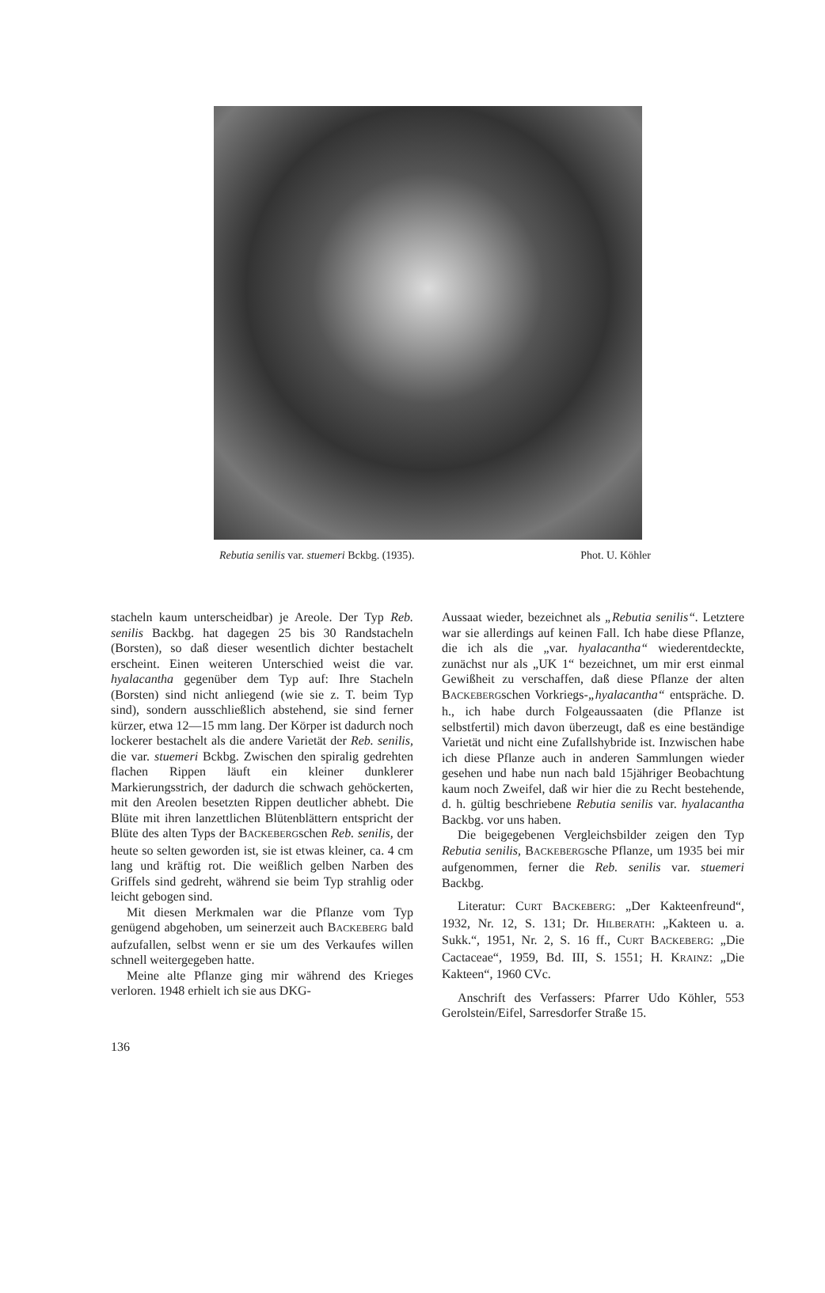Rebutia senilis var. stuemeri Bckbg. (1935). Phot. U. Köhler
stacheln kaum unterscheidbar) je Areole. Der Typ Reb. senilis Backbg. hat dagegen 25 bis 30 Randstacheln (Borsten), so daß dieser wesentlich dichter bestachelt erscheint. Einen weiteren Unterschied weist die var. hyalacantha gegenüber dem Typ auf: Ihre Stacheln (Borsten) sind nicht anliegend (wie sie z. T. beim Typ sind), sondern ausschließlich abstehend, sie sind ferner kürzer, etwa 12—15 mm lang. Der Körper ist dadurch noch lockerer bestachelt als die andere Varietät der Reb. senilis, die var. stuemeri Bckbg. Zwischen den spiralig gedrehten flachen Rippen läuft ein kleiner dunklerer Markierungsstrich, der dadurch die schwach gehöckerten, mit den Areolen besetzten Rippen deutlicher abhebt. Die Blüte mit ihren lanzettlichen Blütenblättern entspricht der Blüte des alten Typs der BACKEBERGschen Reb. senilis, der heute so selten geworden ist, sie ist etwas kleiner, ca. 4 cm lang und kräftig rot. Die weißlich gelben Narben des Griffels sind gedreht, während sie beim Typ strahlig oder leicht gebogen sind.
Mit diesen Merkmalen war die Pflanze vom Typ genügend abgehoben, um seinerzeit auch BACKEBERG bald aufzufallen, selbst wenn er sie um des Verkaufes willen schnell weitergegeben hatte.
Meine alte Pflanze ging mir während des Krieges verloren. 1948 erhielt ich sie aus DKG-
Aussaat wieder, bezeichnet als „Rebutia senilis“. Letztere war sie allerdings auf keinen Fall. Ich habe diese Pflanze, die ich als die „var. hyalacantha“ wiederentdeckte, zunächst nur als „UK 1“ bezeichnet, um mir erst einmal Gewißheit zu verschaffen, daß diese Pflanze der alten BACKEBERGschen Vorkriegs-„hyalacantha“ entspräche. D. h., ich habe durch Folgeaussaaten (die Pflanze ist selbstfertil) mich davon überzeugt, daß es eine beständige Varietät und nicht eine Zufallshybride ist. Inzwischen habe ich diese Pflanze auch in anderen Sammlungen wieder gesehen und habe nun nach bald 15jähriger Beobachtung kaum noch Zweifel, daß wir hier die zu Recht bestehende, d. h. gültig beschriebene Rebutia senilis var. hyalacantha Backbg. vor uns haben.
Die beigegebenen Vergleichsbilder zeigen den Typ Rebutia senilis, BACKEBERGsche Pflanze, um 1935 bei mir aufgenommen, ferner die Reb. senilis var. stuemeri Backbg.
Literatur: CURT BACKEBERG: „Der Kakteenfreund“, 1932, Nr. 12, S. 131; Dr. HILBERATH: „Kakteen u. a. Sukk.“, 1951, Nr. 2, S. 16 ff., CURT BACKEBERG: „Die Cactaceae“, 1959, Bd. III, S. 1551; H. KRAINZ: „Die Kakteen“, 1960 CVc.
Anschrift des Verfassers: Pfarrer Udo Köhler, 553 Gerolstein/Eifel, Sarresdorfer Straße 15.
136